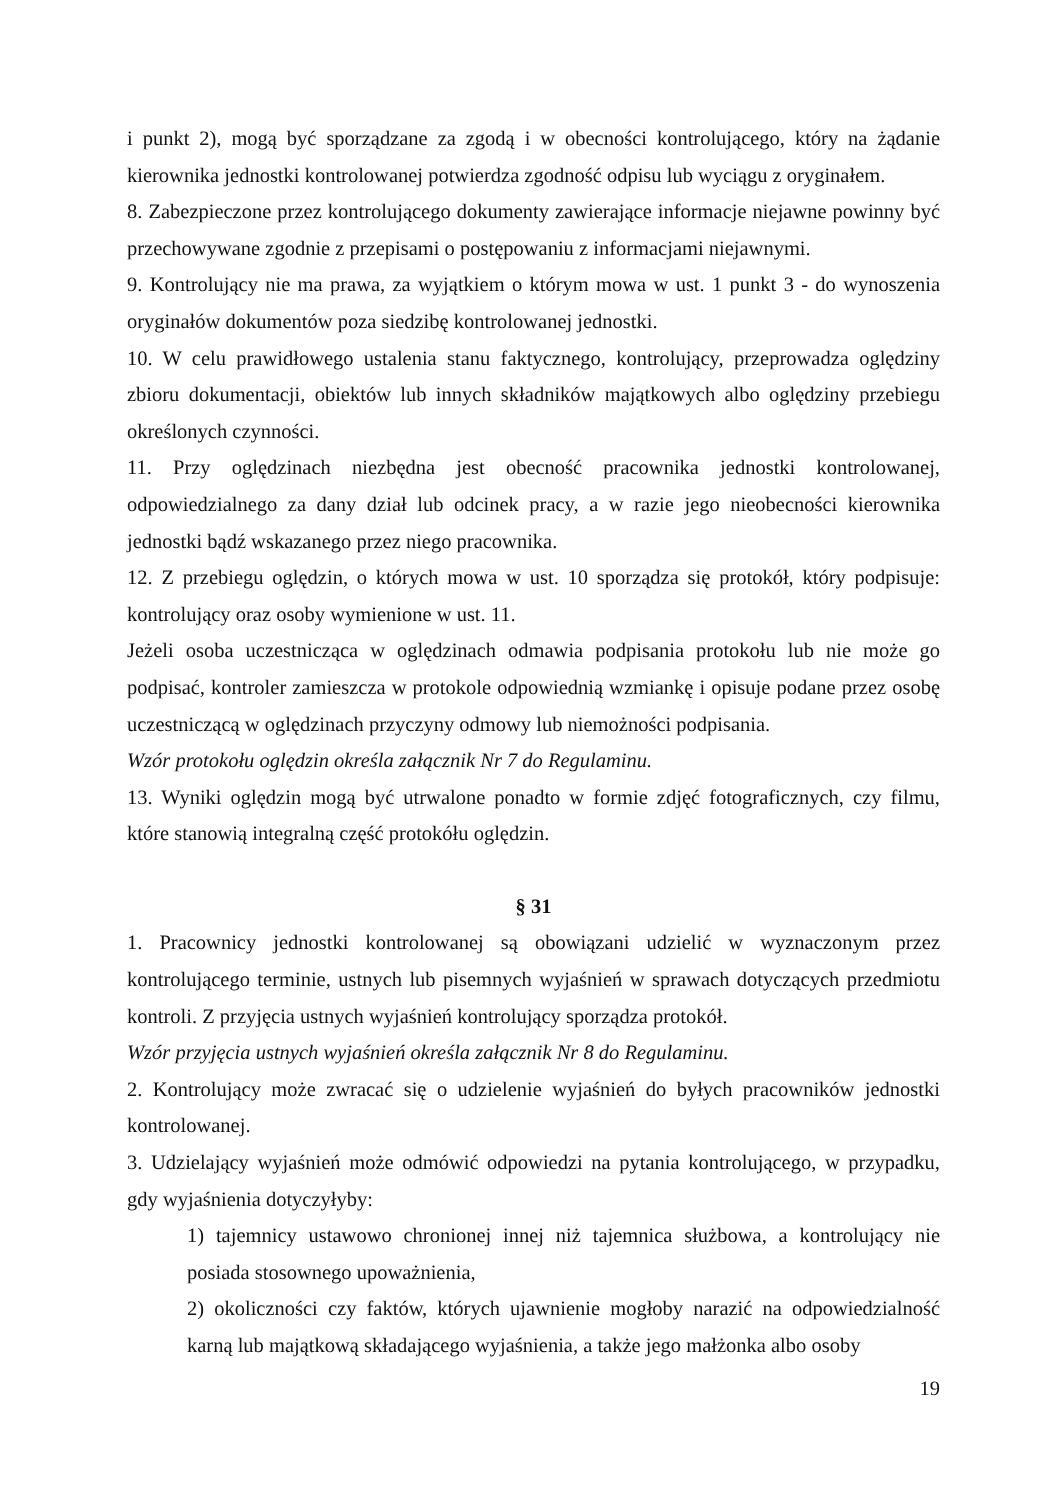i punkt 2), mogą być sporządzane za zgodą i w obecności kontrolującego, który na żądanie kierownika jednostki kontrolowanej potwierdza zgodność odpisu lub wyciągu z oryginałem.
8. Zabezpieczone przez kontrolującego dokumenty zawierające informacje niejawne powinny być przechowywane zgodnie z przepisami o postępowaniu z informacjami niejawnymi.
9. Kontrolujący nie ma prawa, za wyjątkiem o którym mowa w ust. 1 punkt 3 - do wynoszenia oryginałów dokumentów poza siedzibę kontrolowanej jednostki.
10. W celu prawidłowego ustalenia stanu faktycznego, kontrolujący, przeprowadza oględziny zbioru dokumentacji, obiektów lub innych składników majątkowych albo oględziny przebiegu określonych czynności.
11. Przy oględzinach niezbędna jest obecność pracownika jednostki kontrolowanej, odpowiedzialnego za dany dział lub odcinek pracy, a w razie jego nieobecności kierownika jednostki bądź wskazanego przez niego pracownika.
12. Z przebiegu oględzin, o których mowa w ust. 10 sporządza się protokół, który podpisuje: kontrolujący oraz osoby wymienione w ust. 11.
Jeżeli osoba uczestnicząca w oględzinach odmawia podpisania protokołu lub nie może go podpisać, kontroler zamieszcza w protokole odpowiednią wzmiankę i opisuje podane przez osobę uczestniczącą w oględzinach przyczyny odmowy lub niemożności podpisania.
Wzór protokołu oględzin określa załącznik Nr 7 do Regulaminu.
13. Wyniki oględzin mogą być utrwalone ponadto w formie zdjęć fotograficznych, czy filmu, które stanowią integralną część protokółu oględzin.
§ 31
1. Pracownicy jednostki kontrolowanej są obowiązani udzielić w wyznaczonym przez kontrolującego terminie, ustnych lub pisemnych wyjaśnień w sprawach dotyczących przedmiotu kontroli. Z przyjęcia ustnych wyjaśnień kontrolujący sporządza protokół.
Wzór przyjęcia ustnych wyjaśnień określa załącznik Nr 8 do Regulaminu.
2. Kontrolujący może zwracać się o udzielenie wyjaśnień do byłych pracowników jednostki kontrolowanej.
3. Udzielający wyjaśnień może odmówić odpowiedzi na pytania kontrolującego, w przypadku, gdy wyjaśnienia dotyczyłyby:
1) tajemnicy ustawowo chronionej innej niż tajemnica służbowa, a kontrolujący nie posiada stosownego upoważnienia,
2) okoliczności czy faktów, których ujawnienie mogłoby narazić na odpowiedzialność karną lub majątkową składającego wyjaśnienia, a także jego małżonka albo osoby
19